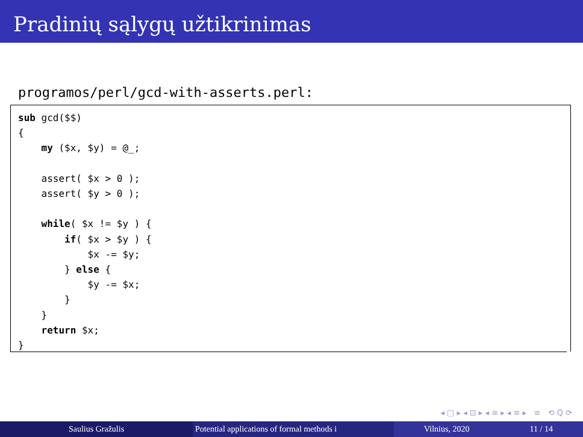Pradinių sąlygų užtikrinimas
programos/perl/gcd-with-asserts.perl:
sub gcd($$) { my ($x, $y) = @_; assert( $x > 0 ); assert( $y > 0 ); while( $x != $y ) { if( $x > $y ) { $x -= $y; } else { $y -= $x; } } return $x; }
◂ □ ▸ ◂ ⊡ ▸ ◂ ≡ ▸ ◂ ≡ ▸ ≡ ⟲ Q ⟳
Saulius Gražulis Potential applications of formal methods i
Vilnius, 2020 11 / 14